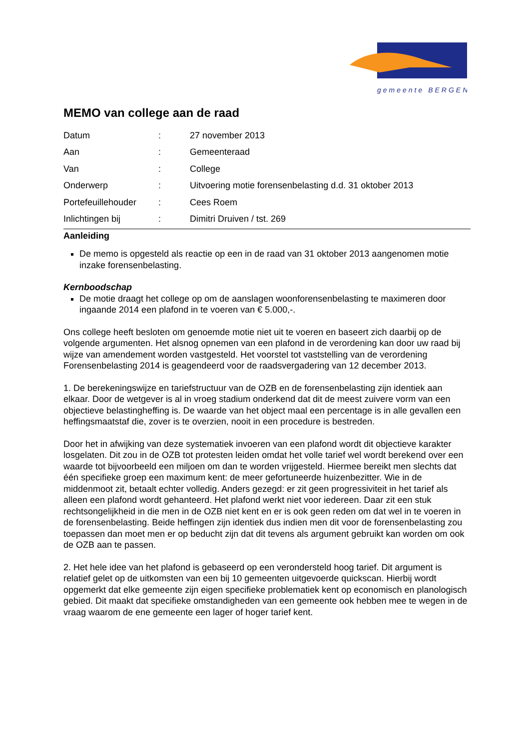gemeente BERGEN
MEMO van college aan de raad
Datum
:
27 november 2013
Aan
:
Gemeenteraad
Van
:
College
Onderwerp
:
Uitvoering motie forensenbelasting d.d. 31 oktober 2013
Portefeuillehouder
:
Cees Roem
Inlichtingen bij
:
Dimitri Druiven / tst. 269
Aanleiding
De memo is opgesteld als reactie op een in de raad van 31 oktober 2013 aangenomen motie inzake forensenbelasting.
Kernboodschap
De motie draagt het college op om de aanslagen woonforensenbelasting te maximeren door ingaande 2014 een plafond in te voeren van € 5.000,-.
Ons college heeft besloten om genoemde motie niet uit te voeren en baseert zich daarbij op de volgende argumenten. Het alsnog opnemen van een plafond in de verordening kan door uw raad bij wijze van amendement worden vastgesteld. Het voorstel tot vaststelling van de verordening Forensenbelasting 2014 is geagendeerd voor de raadsvergadering van 12 december 2013.
1. De berekeningswijze en tariefstructuur van de OZB en de forensenbelasting zijn identiek aan elkaar. Door de wetgever is al in vroeg stadium onderkend dat dit de meest zuivere vorm van een objectieve belastingheffing is. De waarde van het object maal een percentage is in alle gevallen een heffingsmaatstaf die, zover is te overzien, nooit in een procedure is bestreden.
Door het in afwijking van deze systematiek invoeren van een plafond wordt dit objectieve karakter losgelaten. Dit zou in de OZB tot protesten leiden omdat het volle tarief wel wordt berekend over een waarde tot bijvoorbeeld een miljoen om dan te worden vrijgesteld. Hiermee bereikt men slechts dat één specifieke groep een maximum kent: de meer gefortuneerde huizenbezitter. Wie in de middenmoot zit, betaalt echter volledig. Anders gezegd: er zit geen progressiviteit in het tarief als alleen een plafond wordt gehanteerd. Het plafond werkt niet voor iedereen. Daar zit een stuk rechtsongelijkheid in die men in de OZB niet kent en er is ook geen reden om dat wel in te voeren in de forensenbelasting. Beide heffingen zijn identiek dus indien men dit voor de forensenbelasting zou toepassen dan moet men er op beducht zijn dat dit tevens als argument gebruikt kan worden om ook de OZB aan te passen.
2. Het hele idee van het plafond is gebaseerd op een verondersteld hoog tarief. Dit argument is relatief gelet op de uitkomsten van een bij 10 gemeenten uitgevoerde quickscan. Hierbij wordt opgemerkt dat elke gemeente zijn eigen specifieke problematiek kent op economisch en planologisch gebied. Dit maakt dat specifieke omstandigheden van een gemeente ook hebben mee te wegen in de vraag waarom de ene gemeente een lager of hoger tarief kent.